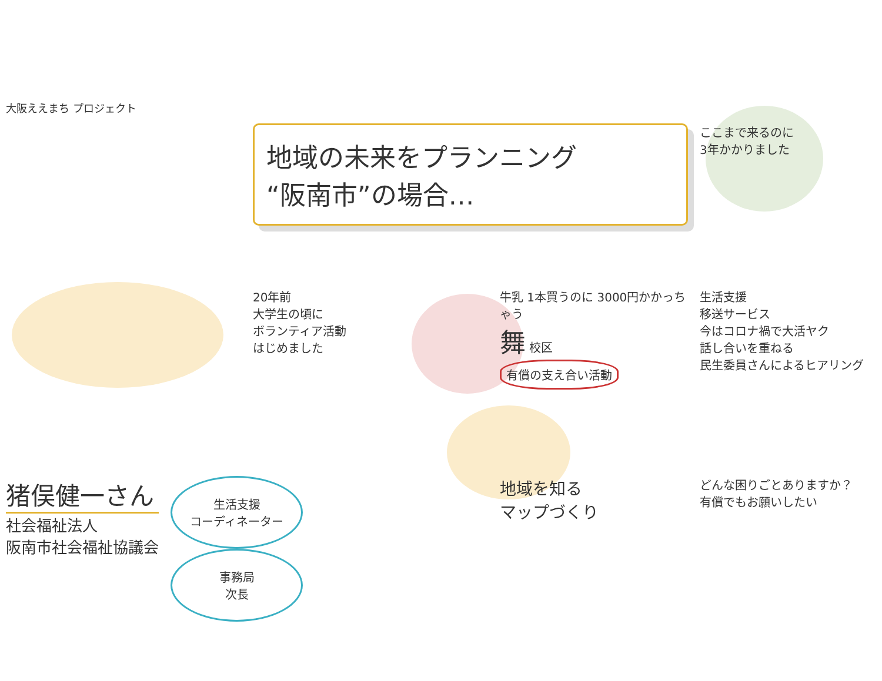大阪ええまち プロジェクト
地域の未来をプランニング
“阪南市”の場合…
ここまで来るのに
3年かかりました
20年前
大学生の頃に
ボランティア活動
はじめました
牛乳 1本買うのに 3000円かかっちゃう
舞 校区
有償の支え合い活動
生活支援
移送サービス
今はコロナ禍で大活ヤク
話し合いを重ねる
民生委員さんによるヒアリング
猪俣健一さん
社会福祉法人
阪南市社会福祉協議会
生活支援
コーディネーター
事務局
次長
地域を知る
マップづくり
どんな困りごとありますか？
有償でもお願いしたい